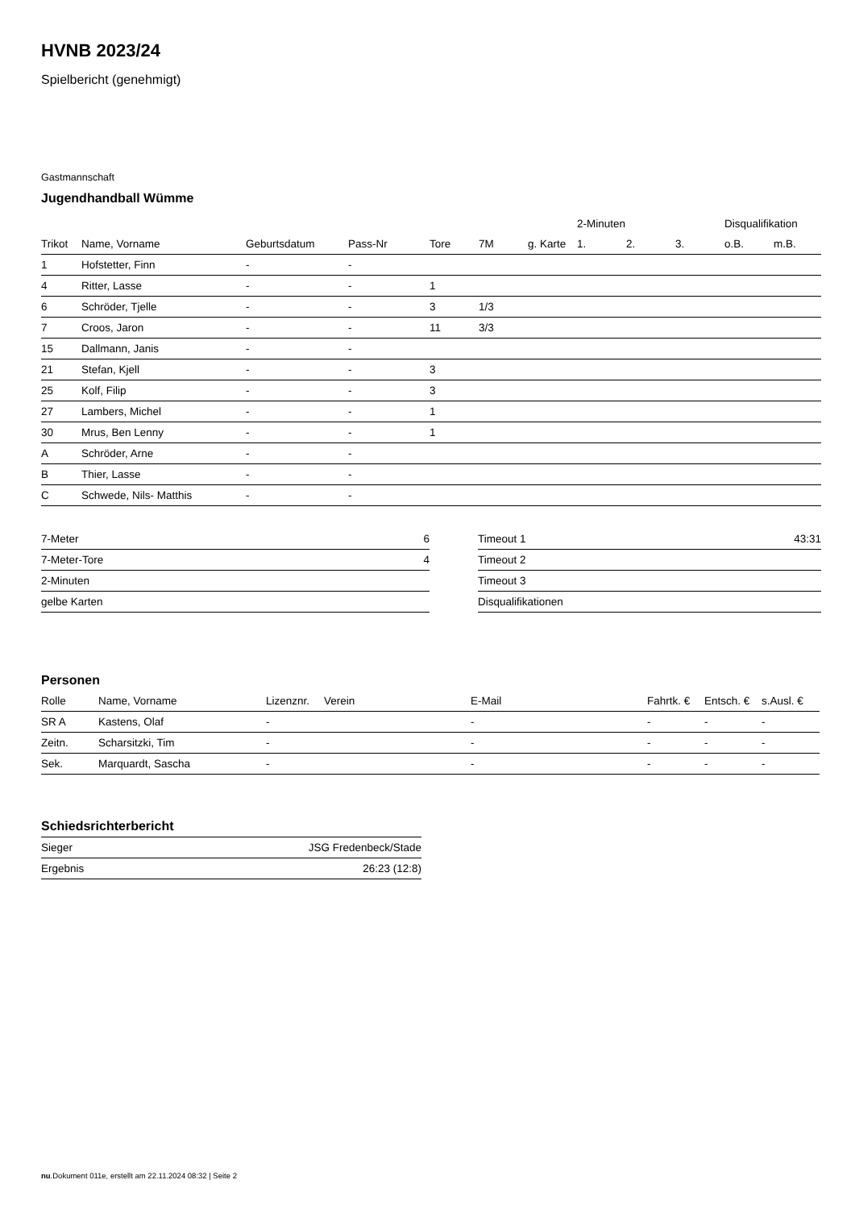HVNB 2023/24
Spielbericht (genehmigt)
Gastmannschaft
Jugendhandball Wümme
| | | | | | | | 2-Minuten | | | Disqualifikation | |
| --- | --- | --- | --- | --- | --- | --- | --- | --- | --- | --- | --- |
| Trikot | Name, Vorname | Geburtsdatum | Pass-Nr | Tore | 7M | g. Karte | 1. | 2. | 3. | o.B. | m.B. |
| 1 | Hofstetter, Finn | - | - | | | | | | | | |
| 4 | Ritter, Lasse | - | - | 1 | | | | | | | |
| 6 | Schröder, Tjelle | - | - | 3 | 1/3 | | | | | | |
| 7 | Croos, Jaron | - | - | 11 | 3/3 | | | | | | |
| 15 | Dallmann, Janis | - | - | | | | | | | | |
| 21 | Stefan, Kjell | - | - | 3 | | | | | | | |
| 25 | Kolf, Filip | - | - | 3 | | | | | | | |
| 27 | Lambers, Michel | - | - | 1 | | | | | | | |
| 30 | Mrus, Ben Lenny | - | - | 1 | | | | | | | |
| A | Schröder, Arne | - | - | | | | | | | | |
| B | Thier, Lasse | - | - | | | | | | | | |
| C | Schwede, Nils- Matthis | - | - | | | | | | | | |
| 7-Meter | 6 |
| 7-Meter-Tore | 4 |
| 2-Minuten | |
| gelbe Karten | |
| Timeout 1 | 43:31 |
| Timeout 2 | |
| Timeout 3 | |
| Disqualifikationen | |
Personen
| Rolle | Name, Vorname | Lizenznr. | Verein | E-Mail | Fahrtk. € | Entsch. € | s.Ausl. € |
| --- | --- | --- | --- | --- | --- | --- | --- |
| SR A | Kastens, Olaf | - | | - | - | - | - |
| Zeitn. | Scharsitzki, Tim | - | | - | - | - | - |
| Sek. | Marquardt, Sascha | - | | - | - | - | - |
Schiedsrichterbericht
| Sieger | JSG Fredenbeck/Stade |
| Ergebnis | 26:23 (12:8) |
nu.Dokument 011e, erstellt am 22.11.2024 08:32 | Seite 2